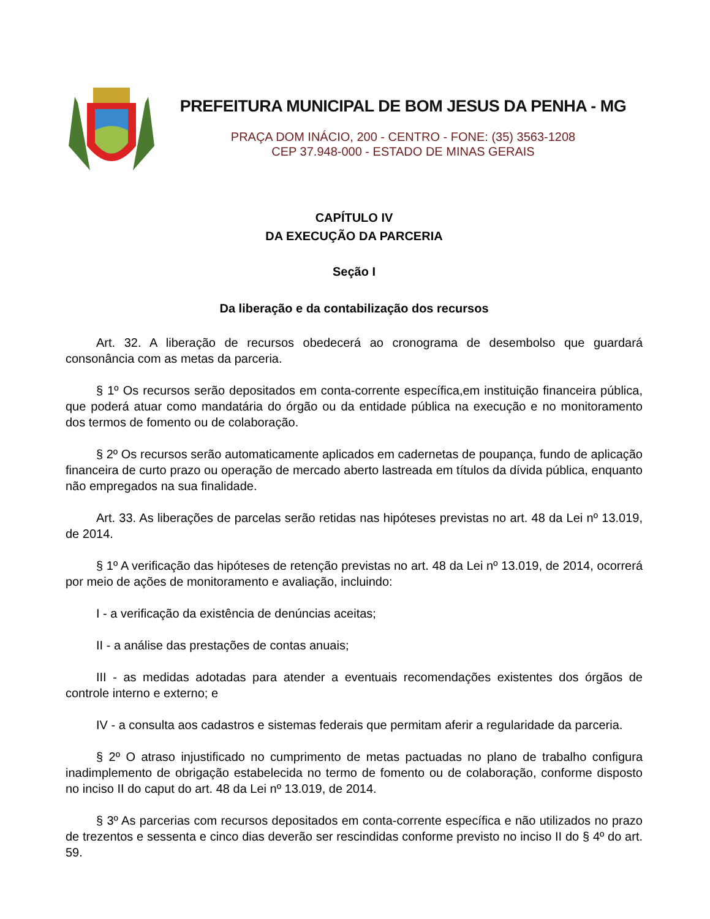PREFEITURA MUNICIPAL DE BOM JESUS DA PENHA - MG
PRAÇA DOM INÁCIO, 200 - CENTRO - FONE: (35) 3563-1208
CEP 37.948-000 - ESTADO DE MINAS GERAIS
CAPÍTULO IV
DA EXECUÇÃO DA PARCERIA
Seção I
Da liberação e da contabilização dos recursos
Art. 32. A liberação de recursos obedecerá ao cronograma de desembolso que guardará consonância com as metas da parceria.
§ 1º Os recursos serão depositados em conta-corrente específica,em instituição financeira pública, que poderá atuar como mandatária do órgão ou da entidade pública na execução e no monitoramento dos termos de fomento ou de colaboração.
§ 2º Os recursos serão automaticamente aplicados em cadernetas de poupança, fundo de aplicação financeira de curto prazo ou operação de mercado aberto lastreada em títulos da dívida pública, enquanto não empregados na sua finalidade.
Art. 33. As liberações de parcelas serão retidas nas hipóteses previstas no art. 48 da Lei nº 13.019, de 2014.
§ 1º A verificação das hipóteses de retenção previstas no art. 48 da Lei nº 13.019, de 2014, ocorrerá por meio de ações de monitoramento e avaliação, incluindo:
I - a verificação da existência de denúncias aceitas;
II - a análise das prestações de contas anuais;
III - as medidas adotadas para atender a eventuais recomendações existentes dos órgãos de controle interno e externo; e
IV - a consulta aos cadastros e sistemas federais que permitam aferir a regularidade da parceria.
§ 2º O atraso injustificado no cumprimento de metas pactuadas no plano de trabalho configura inadimplemento de obrigação estabelecida no termo de fomento ou de colaboração, conforme disposto no inciso II do caput do art. 48 da Lei nº 13.019, de 2014.
§ 3º As parcerias com recursos depositados em conta-corrente específica e não utilizados no prazo de trezentos e sessenta e cinco dias deverão ser rescindidas conforme previsto no inciso II do § 4º do art. 59.